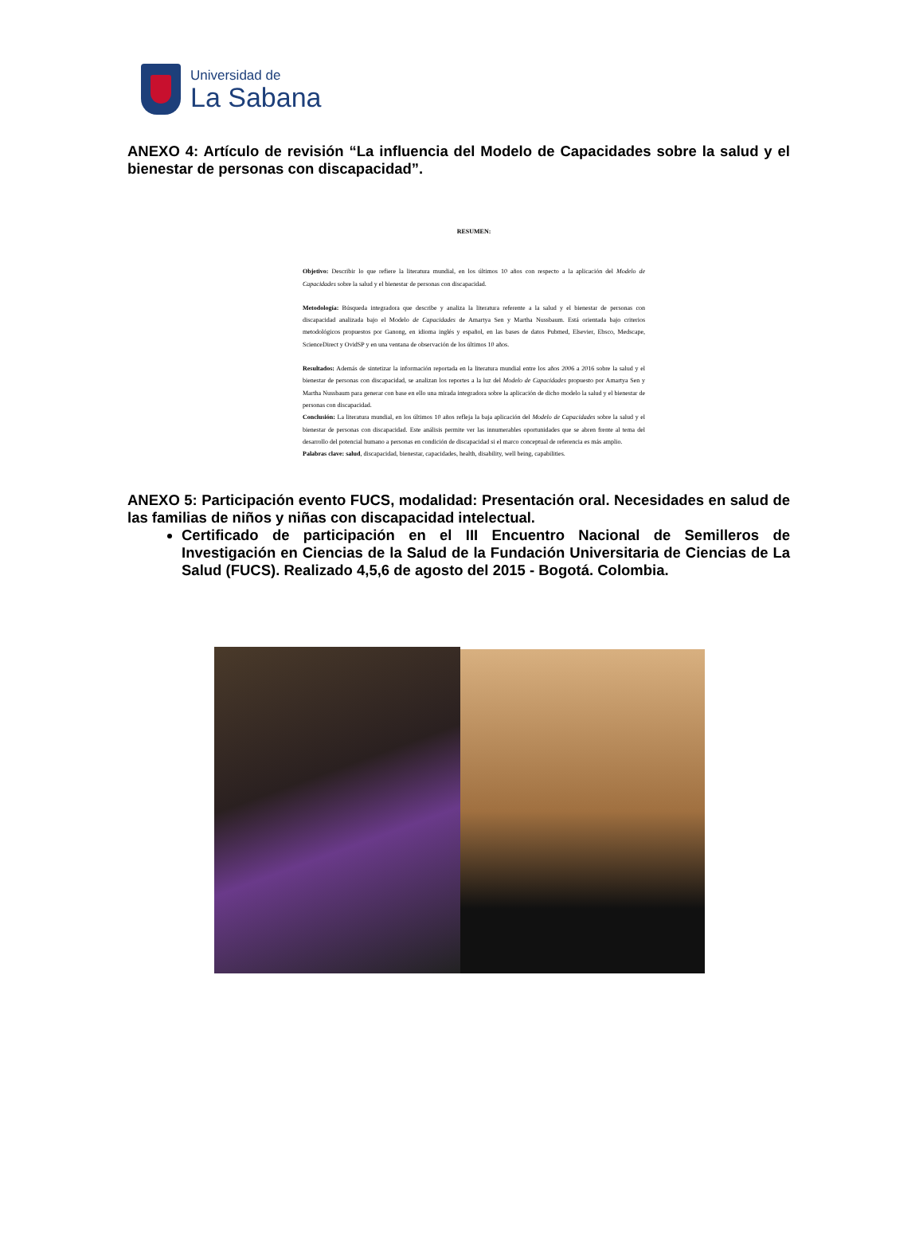Universidad de
La Sabana
ANEXO 4: Artículo de revisión “La influencia del Modelo de Capacidades sobre la salud y el bienestar de personas con discapacidad”.
RESUMEN:
Objetivo: Describir lo que refiere la literatura mundial, en los últimos 10 años con respecto a la aplicación del Modelo de Capacidades sobre la salud y el bienestar de personas con discapacidad.
Metodología: Búsqueda integradora que describe y analiza la literatura referente a la salud y el bienestar de personas con discapacidad analizada bajo el Modelo de Capacidades de Amartya Sen y Martha Nussbaum. Está orientada bajo criterios metodológicos propuestos por Ganong, en idioma inglés y español, en las bases de datos Pubmed, Elsevier, Ebsco, Medscape, ScienceDirect y OvidSP y en una ventana de observación de los últimos 10 años.
Resultados: Además de sintetizar la información reportada en la literatura mundial entre los años 2006 a 2016 sobre la salud y el bienestar de personas con discapacidad, se analizan los reportes a la luz del Modelo de Capacidades propuesto por Amartya Sen y Martha Nussbaum para generar con base en ello una mirada integradora sobre la aplicación de dicho modelo la salud y el bienestar de personas con discapacidad.
Conclusión: La literatura mundial, en los últimos 10 años refleja la baja aplicación del Modelo de Capacidades sobre la salud y el bienestar de personas con discapacidad. Este análisis permite ver las innumerables oportunidades que se abren frente al tema del desarrollo del potencial humano a personas en condición de discapacidad si el marco conceptual de referencia es más amplio.
Palabras clave: salud, discapacidad, bienestar, capacidades, health, disability, well being, capabilities.
ANEXO 5: Participación evento FUCS, modalidad: Presentación oral. Necesidades en salud de las familias de niños y niñas con discapacidad intelectual.
Certificado de participación en el III Encuentro Nacional de Semilleros de Investigación en Ciencias de la Salud de la Fundación Universitaria de Ciencias de La Salud (FUCS). Realizado 4,5,6 de agosto del 2015 - Bogotá. Colombia.